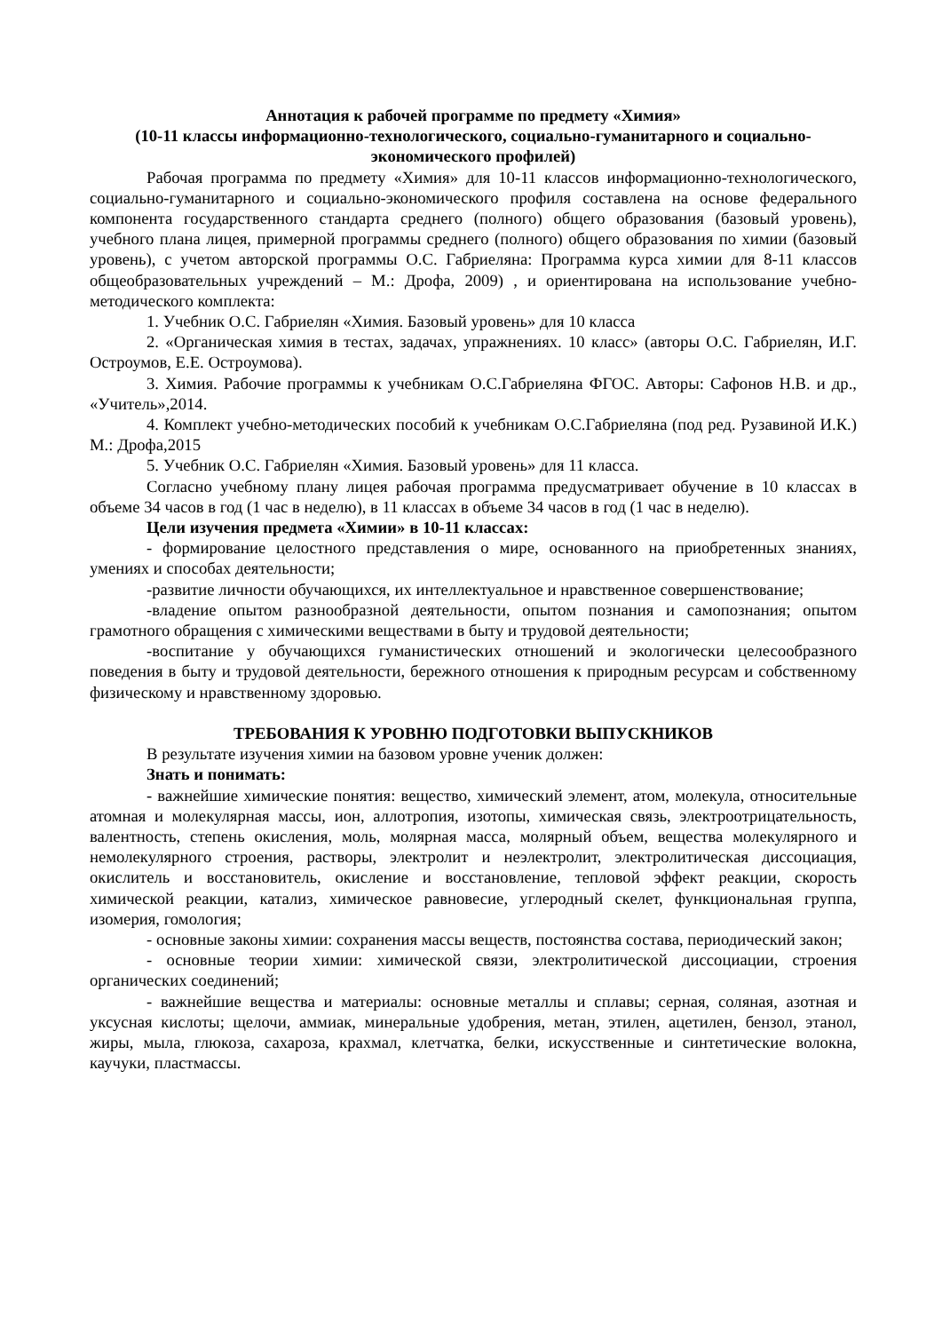Аннотация к рабочей программе по предмету «Химия»
(10-11 классы информационно-технологического, социально-гуманитарного и социально-экономического профилей)
Рабочая программа по предмету «Химия» для 10-11 классов информационно-технологического, социально-гуманитарного и социально-экономического профиля составлена на основе федерального компонента государственного стандарта среднего (полного) общего образования (базовый уровень), учебного плана лицея, примерной программы среднего (полного) общего образования по химии (базовый уровень), с учетом авторской программы О.С. Габриеляна: Программа курса химии для 8-11 классов общеобразовательных учреждений – М.: Дрофа, 2009) , и ориентирована на использование учебно-методического комплекта:
1. Учебник О.С. Габриелян «Химия. Базовый уровень» для 10 класса
2. «Органическая химия в тестах, задачах, упражнениях. 10 класс» (авторы О.С. Габриелян, И.Г. Остроумов, Е.Е. Остроумова).
3. Химия. Рабочие программы к учебникам О.С.Габриеляна ФГОС. Авторы: Сафонов Н.В. и др., «Учитель»,2014.
4. Комплект учебно-методических пособий к учебникам О.С.Габриеляна (под ред. Рузавиной И.К.) М.: Дрофа,2015
5. Учебник О.С. Габриелян «Химия. Базовый уровень» для 11 класса.
Согласно учебному плану лицея рабочая программа предусматривает обучение в 10 классах в объеме 34 часов в год (1 час в неделю), в 11 классах в объеме 34 часов в год (1 час в неделю).
Цели изучения предмета «Химии» в 10-11 классах:
- формирование целостного представления о мире, основанного на приобретенных знаниях, умениях и способах деятельности;
-развитие личности обучающихся, их интеллектуальное и нравственное совершенствование;
-владение опытом разнообразной деятельности, опытом познания и самопознания; опытом грамотного обращения с химическими веществами в быту и трудовой деятельности;
-воспитание у обучающихся гуманистических отношений и экологически целесообразного поведения в быту и трудовой деятельности, бережного отношения к природным ресурсам и собственному физическому и нравственному здоровью.
ТРЕБОВАНИЯ К УРОВНЮ ПОДГОТОВКИ ВЫПУСКНИКОВ
В результате изучения химии на базовом уровне ученик должен:
Знать и понимать:
- важнейшие химические понятия: вещество, химический элемент, атом, молекула, относительные атомная и молекулярная массы, ион, аллотропия, изотопы, химическая связь, электроотрицательность, валентность, степень окисления, моль, молярная масса, молярный объем, вещества молекулярного и немолекулярного строения, растворы, электролит и неэлектролит, электролитическая диссоциация, окислитель и восстановитель, окисление и восстановление, тепловой эффект реакции, скорость химической реакции, катализ, химическое равновесие, углеродный скелет, функциональная группа, изомерия, гомология;
- основные законы химии: сохранения массы веществ, постоянства состава, периодический закон;
- основные теории химии: химической связи, электролитической диссоциации, строения органических соединений;
- важнейшие вещества и материалы: основные металлы и сплавы; серная, соляная, азотная и уксусная кислоты; щелочи, аммиак, минеральные удобрения, метан, этилен, ацетилен, бензол, этанол, жиры, мыла, глюкоза, сахароза, крахмал, клетчатка, белки, искусственные и синтетические волокна, каучуки, пластмассы.